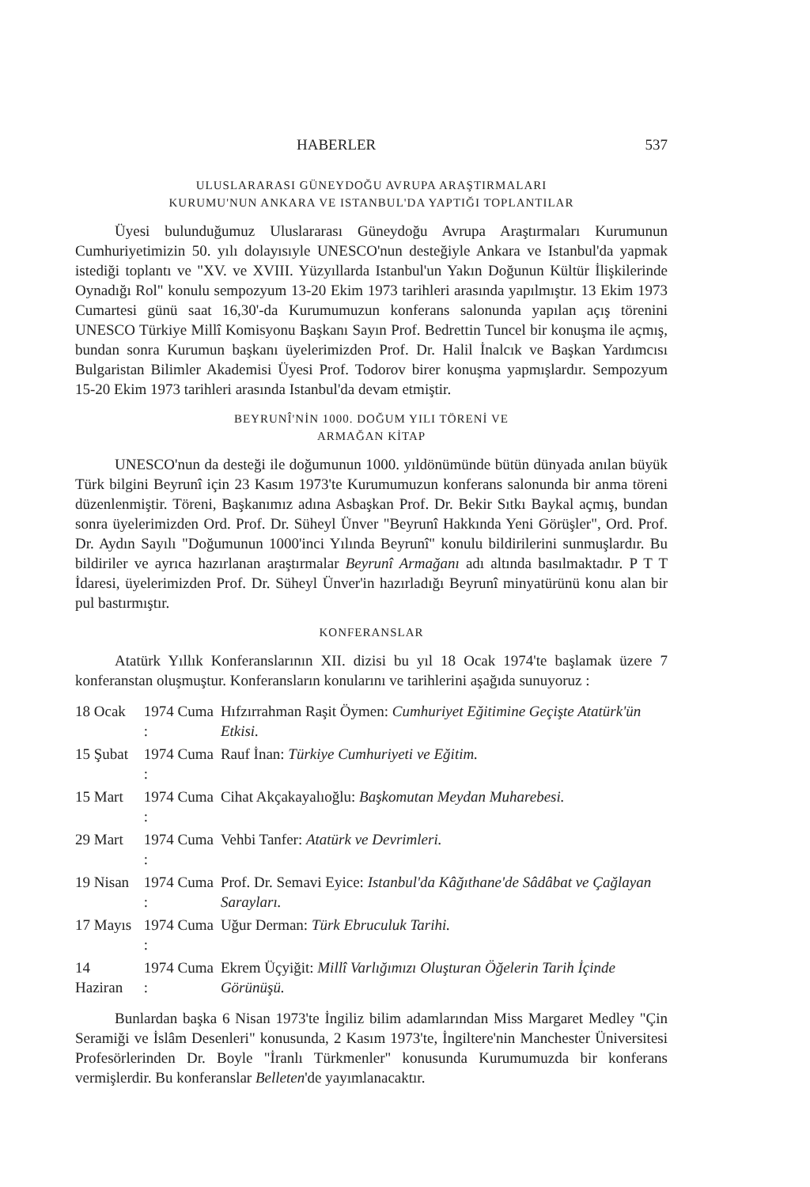HABERLER 537
ULUSLARARASI GÜNEYDOĞU AVRUPA ARAŞTIRMALARI
KURUMU'NUN ANKARA VE ISTANBUL'DA YAPTIĞI TOPLANTILAR
Üyesi bulunduğumuz Uluslararası Güneydoğu Avrupa Araştırmaları Kurumunun Cumhuriyetimizin 50. yılı dolayısıyle UNESCO'nun desteğiyle Ankara ve Istanbul'da yapmak istediği toplantı ve "XV. ve XVIII. Yüzyıllarda Istanbul'un Yakın Doğunun Kültür İlişkilerinde Oynadığı Rol" konulu sempozyum 13-20 Ekim 1973 tarihleri arasında yapılmıştır. 13 Ekim 1973 Cumartesi günü saat 16,30'-da Kurumumuzun konferans salonunda yapılan açış törenini UNESCO Türkiye Millî Komisyonu Başkanı Sayın Prof. Bedrettin Tuncel bir konuşma ile açmış, bundan sonra Kurumun başkanı üyelerimizden Prof. Dr. Halil İnalcık ve Başkan Yardımcısı Bulgaristan Bilimler Akademisi Üyesi Prof. Todorov birer konuşma yapmışlardır. Sempozyum 15-20 Ekim 1973 tarihleri arasında Istanbul'da devam etmiştir.
BEYRUNÎ'NİN 1000. DOĞUM YILI TÖRENİ VE
ARMAĞAN KİTAP
UNESCO'nun da desteği ile doğumunun 1000. yıldönümünde bütün dünyada anılan büyük Türk bilgini Beyrunî için 23 Kasım 1973'te Kurumumuzun konferans salonunda bir anma töreni düzenlenmiştir. Töreni, Başkanımız adına Asbaşkan Prof. Dr. Bekir Sıtkı Baykal açmış, bundan sonra üyelerimizden Ord. Prof. Dr. Süheyl Ünver "Beyrunî Hakkında Yeni Görüşler", Ord. Prof. Dr. Aydın Sayılı "Doğumunun 1000'inci Yılında Beyrunî" konulu bildirilerini sunmuşlardır. Bu bildiriler ve ayrıca hazırlanan araştırmalar Beyrunî Armağanı adı altında basılmaktadır. P T T İdaresi, üyelerimizden Prof. Dr. Süheyl Ünver'in hazırladığı Beyrunî minyatürünü konu alan bir pul bastırmıştır.
KONFERANSLAR
Atatürk Yıllık Konferanslarının XII. dizisi bu yıl 18 Ocak 1974'te başlamak üzere 7 konferanstan oluşmuştur. Konferansların konularını ve tarihlerini aşağıda sunuyoruz :
| 18 Ocak | 1974 Cuma : | Hıfzırrahman Raşit Öymen: Cumhuriyet Eğitimine Geçişte Atatürk'ün Etkisi. |
| 15 Şubat | 1974 Cuma : | Rauf İnan: Türkiye Cumhuriyeti ve Eğitim. |
| 15 Mart | 1974 Cuma : | Cihat Akçakayalıoğlu: Başkomutan Meydan Muharebesi. |
| 29 Mart | 1974 Cuma : | Vehbi Tanfer: Atatürk ve Devrimleri. |
| 19 Nisan | 1974 Cuma : | Prof. Dr. Semavi Eyice: Istanbul'da Kâğıthane'de Sâdâbat ve Çağlayan Sarayları. |
| 17 Mayıs | 1974 Cuma : | Uğur Derman: Türk Ebruculuk Tarihi. |
| 14 Haziran | 1974 Cuma : | Ekrem Üçyiğit: Millî Varlığımızı Oluşturan Öğelerin Tarih İçinde Görünüşü. |
Bunlardan başka 6 Nisan 1973'te İngiliz bilim adamlarından Miss Margaret Medley "Çin Seramiği ve İslâm Desenleri" konusunda, 2 Kasım 1973'te, İngiltere'nin Manchester Üniversitesi Profesörlerinden Dr. Boyle "İranlı Türkmenler" konusunda Kurumumuzda bir konferans vermişlerdir. Bu konferanslar Belleten'de yayımlanacaktır.